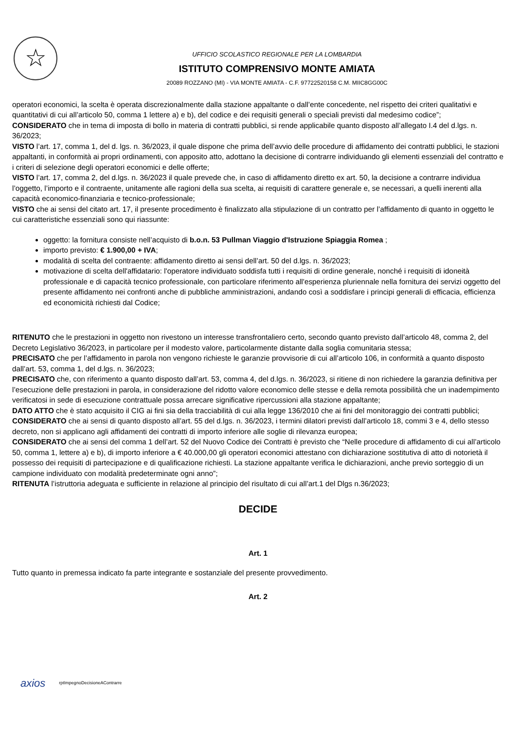☆
UFFICIO SCOLASTICO REGIONALE PER LA LOMBARDIA
ISTITUTO COMPRENSIVO MONTE AMIATA
20089 ROZZANO (MI) - VIA MONTE AMIATA - C.F. 97722520158 C.M. MIIC8GG00C
operatori economici, la scelta è operata discrezionalmente dalla stazione appaltante o dall’ente concedente, nel rispetto dei criteri qualitativi e quantitativi di cui all’articolo 50, comma 1 lettere a) e b), del codice e dei requisiti generali o speciali previsti dal medesimo codice”;
CONSIDERATO che in tema di imposta di bollo in materia di contratti pubblici, si rende applicabile quanto disposto all’allegato I.4 del d.lgs. n. 36/2023;
VISTO l’art. 17, comma 1, del d. lgs. n. 36/2023, il quale dispone che prima dell’avvio delle procedure di affidamento dei contratti pubblici, le stazioni appaltanti, in conformità ai propri ordinamenti, con apposito atto, adottano la decisione di contrarre individuando gli elementi essenziali del contratto e i criteri di selezione degli operatori economici e delle offerte;
VISTO l’art. 17, comma 2, del d.lgs. n. 36/2023 il quale prevede che, in caso di affidamento diretto ex art. 50, la decisione a contrarre individua l’oggetto, l’importo e il contraente, unitamente alle ragioni della sua scelta, ai requisiti di carattere generale e, se necessari, a quelli inerenti alla capacità economico-finanziaria e tecnico-professionale;
VISTO che ai sensi del citato art. 17, il presente procedimento è finalizzato alla stipulazione di un contratto per l’affidamento di quanto in oggetto le cui caratteristiche essenziali sono qui riassunte:
oggetto: la fornitura consiste nell’acquisto di b.o.n. 53 Pullman Viaggio d'Istruzione Spiaggia Romea ;
importo previsto: € 1.900,00 + IVA;
modalità di scelta del contraente: affidamento diretto ai sensi dell’art. 50 del d.lgs. n. 36/2023;
motivazione di scelta dell'affidatario: l'operatore individuato soddisfa tutti i requisiti di ordine generale, nonché i requisiti di idoneità professionale e di capacità tecnico professionale, con particolare riferimento all'esperienza pluriennale nella fornitura dei servizi oggetto del presente affidamento nei confronti anche di pubbliche amministrazioni, andando così a soddisfare i principi generali di efficacia, efficienza ed economicità richiesti dal Codice;
RITENUTO che le prestazioni in oggetto non rivestono un interesse transfrontaliero certo, secondo quanto previsto dall’articolo 48, comma 2, del Decreto Legislativo 36/2023, in particolare per il modesto valore, particolarmente distante dalla soglia comunitaria stessa;
PRECISATO che per l’affidamento in parola non vengono richieste le garanzie provvisorie di cui all’articolo 106, in conformità a quanto disposto dall’art. 53, comma 1, del d.lgs. n. 36/2023;
PRECISATO che, con riferimento a quanto disposto dall’art. 53, comma 4, del d.lgs. n. 36/2023, si ritiene di non richiedere la garanzia definitiva per l’esecuzione delle prestazioni in parola, in considerazione del ridotto valore economico delle stesse e della remota possibilità che un inadempimento verificatosi in sede di esecuzione contrattuale possa arrecare significative ripercussioni alla stazione appaltante;
DATO ATTO che è stato acquisito il CIG ai fini sia della tracciabilità di cui alla legge 136/2010 che ai fini del monitoraggio dei contratti pubblici;
CONSIDERATO che ai sensi di quanto disposto all’art. 55 del d.lgs. n. 36/2023, i termini dilatori previsti dall’articolo 18, commi 3 e 4, dello stesso decreto, non si applicano agli affidamenti dei contratti di importo inferiore alle soglie di rilevanza europea;
CONSIDERATO che ai sensi del comma 1 dell’art. 52 del Nuovo Codice dei Contratti è previsto che “Nelle procedure di affidamento di cui all’articolo 50, comma 1, lettere a) e b), di importo inferiore a € 40.000,00 gli operatori economici attestano con dichiarazione sostitutiva di atto di notorietà il possesso dei requisiti di partecipazione e di qualificazione richiesti. La stazione appaltante verifica le dichiarazioni, anche previo sorteggio di un campione individuato con modalità predeterminate ogni anno”;
RITENUTA l’istruttoria adeguata e sufficiente in relazione al principio del risultato di cui all’art.1 del Dlgs n.36/2023;
DECIDE
Art. 1
Tutto quanto in premessa indicato fa parte integrante e sostanziale del presente provvedimento.
Art. 2
axios rptImpegnoDecisioneAContrarre